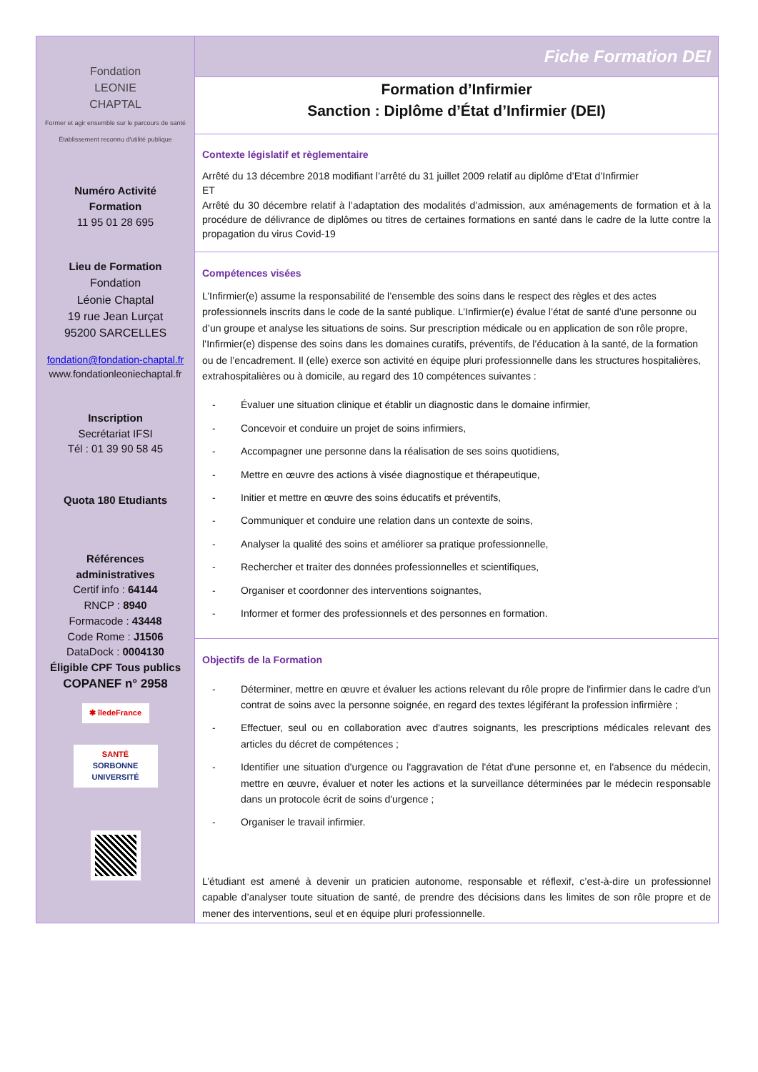Fondation
LEONIE
CHAPTAL
Former et agir ensemble sur le parcours de santé
Établissement reconnu d'utilité publique
Numéro Activité
Formation
11 95 01 28 695
Lieu de Formation
Fondation
Léonie Chaptal
19 rue Jean Lurçat
95200 SARCELLES
fondation@fondation-chaptal.fr
www.fondationleoniechaptal.fr
Inscription
Secrétariat IFSI
Tél : 01 39 90 58 45
Quota 180 Etudiants
Références
administratives
Certif info : 64144
RNCP : 8940
Formacode : 43448
Code Rome : J1506
DataDock : 0004130
Éligible CPF Tous publics
COPANEF n° 2958
✱ îledeFrance
SANTÉ
SORBONNE
UNIVERSITÉ
Fiche Formation DEI
Formation d’Infirmier
Sanction : Diplôme d’État d’Infirmier (DEI)
Contexte législatif et règlementaire
Arrêté du 13 décembre 2018 modifiant l’arrêté du 31 juillet 2009 relatif au diplôme d’Etat d’Infirmier
ET
Arrêté du 30 décembre relatif à l’adaptation des modalités d’admission, aux aménagements de formation et à la procédure de délivrance de diplômes ou titres de certaines formations en santé dans le cadre de la lutte contre la propagation du virus Covid-19
Compétences visées
L’Infirmier(e) assume la responsabilité de l’ensemble des soins dans le respect des règles et des actes professionnels inscrits dans le code de la santé publique. L’Infirmier(e) évalue l’état de santé d’une personne ou d’un groupe et analyse les situations de soins. Sur prescription médicale ou en application de son rôle propre, l’Infirmier(e) dispense des soins dans les domaines curatifs, préventifs, de l’éducation à la santé, de la formation ou de l’encadrement. Il (elle) exerce son activité en équipe pluri professionnelle dans les structures hospitalières, extrahospitalières ou à domicile, au regard des 10 compétences suivantes :
- Évaluer une situation clinique et établir un diagnostic dans le domaine infirmier,
- Concevoir et conduire un projet de soins infirmiers,
- Accompagner une personne dans la réalisation de ses soins quotidiens,
- Mettre en œuvre des actions à visée diagnostique et thérapeutique,
- Initier et mettre en œuvre des soins éducatifs et préventifs,
- Communiquer et conduire une relation dans un contexte de soins,
- Analyser la qualité des soins et améliorer sa pratique professionnelle,
- Rechercher et traiter des données professionnelles et scientifiques,
- Organiser et coordonner des interventions soignantes,
- Informer et former des professionnels et des personnes en formation.
Objectifs de la Formation
- Déterminer, mettre en œuvre et évaluer les actions relevant du rôle propre de l'infirmier dans le cadre d'un contrat de soins avec la personne soignée, en regard des textes légiférant la profession infirmière ;
- Effectuer, seul ou en collaboration avec d'autres soignants, les prescriptions médicales relevant des articles du décret de compétences ;
- Identifier une situation d'urgence ou l'aggravation de l'état d'une personne et, en l'absence du médecin, mettre en œuvre, évaluer et noter les actions et la surveillance déterminées par le médecin responsable dans un protocole écrit de soins d'urgence ;
- Organiser le travail infirmier.
L’étudiant est amené à devenir un praticien autonome, responsable et réflexif, c’est-à-dire un professionnel capable d’analyser toute situation de santé, de prendre des décisions dans les limites de son rôle propre et de mener des interventions, seul et en équipe pluri professionnelle.